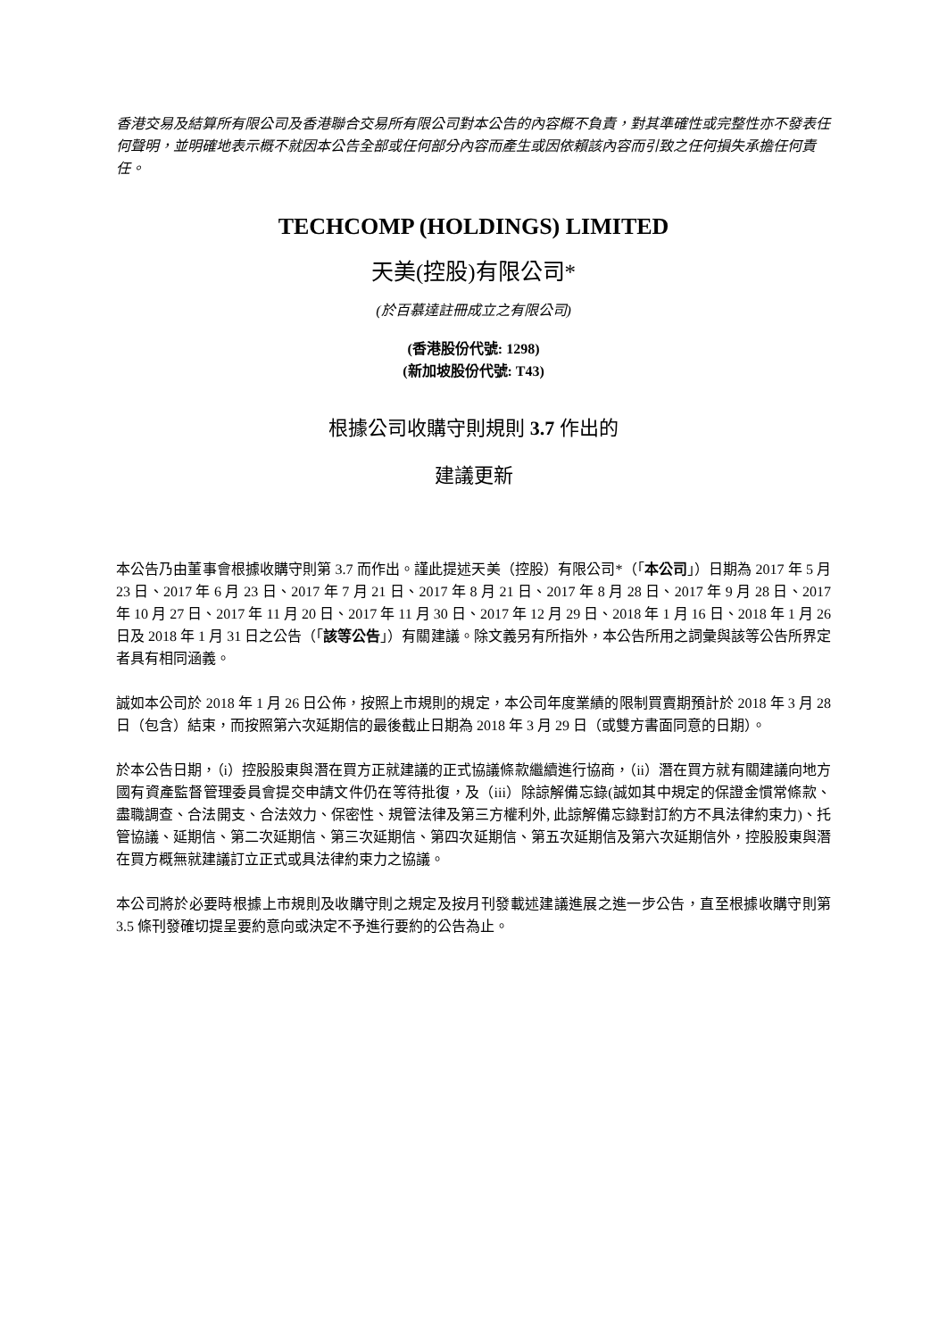香港交易及結算所有限公司及香港聯合交易所有限公司對本公告的內容概不負責，對其準確性或完整性亦不發表任何聲明，並明確地表示概不就因本公告全部或任何部分內容而產生或因依賴該內容而引致之任何損失承擔任何責任。
TECHCOMP (HOLDINGS) LIMITED
天美(控股)有限公司*
(於百慕達註冊成立之有限公司)
(香港股份代號: 1298)
(新加坡股份代號: T43)
根據公司收購守則規則 3.7 作出的
建議更新
本公告乃由董事會根據收購守則第 3.7 而作出。謹此提述天美（控股）有限公司*（「本公司」）日期為 2017 年 5 月 23 日、2017 年 6 月 23 日、2017 年 7 月 21 日、2017 年 8 月 21 日、2017 年 8 月 28 日、2017 年 9 月 28 日、2017 年 10 月 27 日、2017 年 11 月 20 日、2017 年 11 月 30 日、2017 年 12 月 29 日、2018 年 1 月 16 日、2018 年 1 月 26 日及 2018 年 1 月 31 日之公告（「該等公告」）有關建議。除文義另有所指外，本公告所用之詞彙與該等公告所界定者具有相同涵義。
誠如本公司於 2018 年 1 月 26 日公佈，按照上市規則的規定，本公司年度業績的限制買賣期預計於 2018 年 3 月 28 日（包含）結束，而按照第六次延期信的最後截止日期為 2018 年 3 月 29 日（或雙方書面同意的日期）。
於本公告日期，（i）控股股東與潛在買方正就建議的正式協議條款繼續進行協商，（ii）潛在買方就有關建議向地方國有資產監督管理委員會提交申請文件仍在等待批復，及（iii）除諒解備忘錄(誠如其中規定的保證金慣常條款、盡職調查、合法開支、合法效力、保密性、規管法律及第三方權利外, 此諒解備忘錄對訂約方不具法律約束力)、托管協議、延期信、第二次延期信、第三次延期信、第四次延期信、第五次延期信及第六次延期信外，控股股東與潛在買方概無就建議訂立正式或具法律約束力之協議。
本公司將於必要時根據上市規則及收購守則之規定及按月刊發載述建議進展之進一步公告，直至根據收購守則第 3.5 條刊發確切提呈要約意向或決定不予進行要約的公告為止。